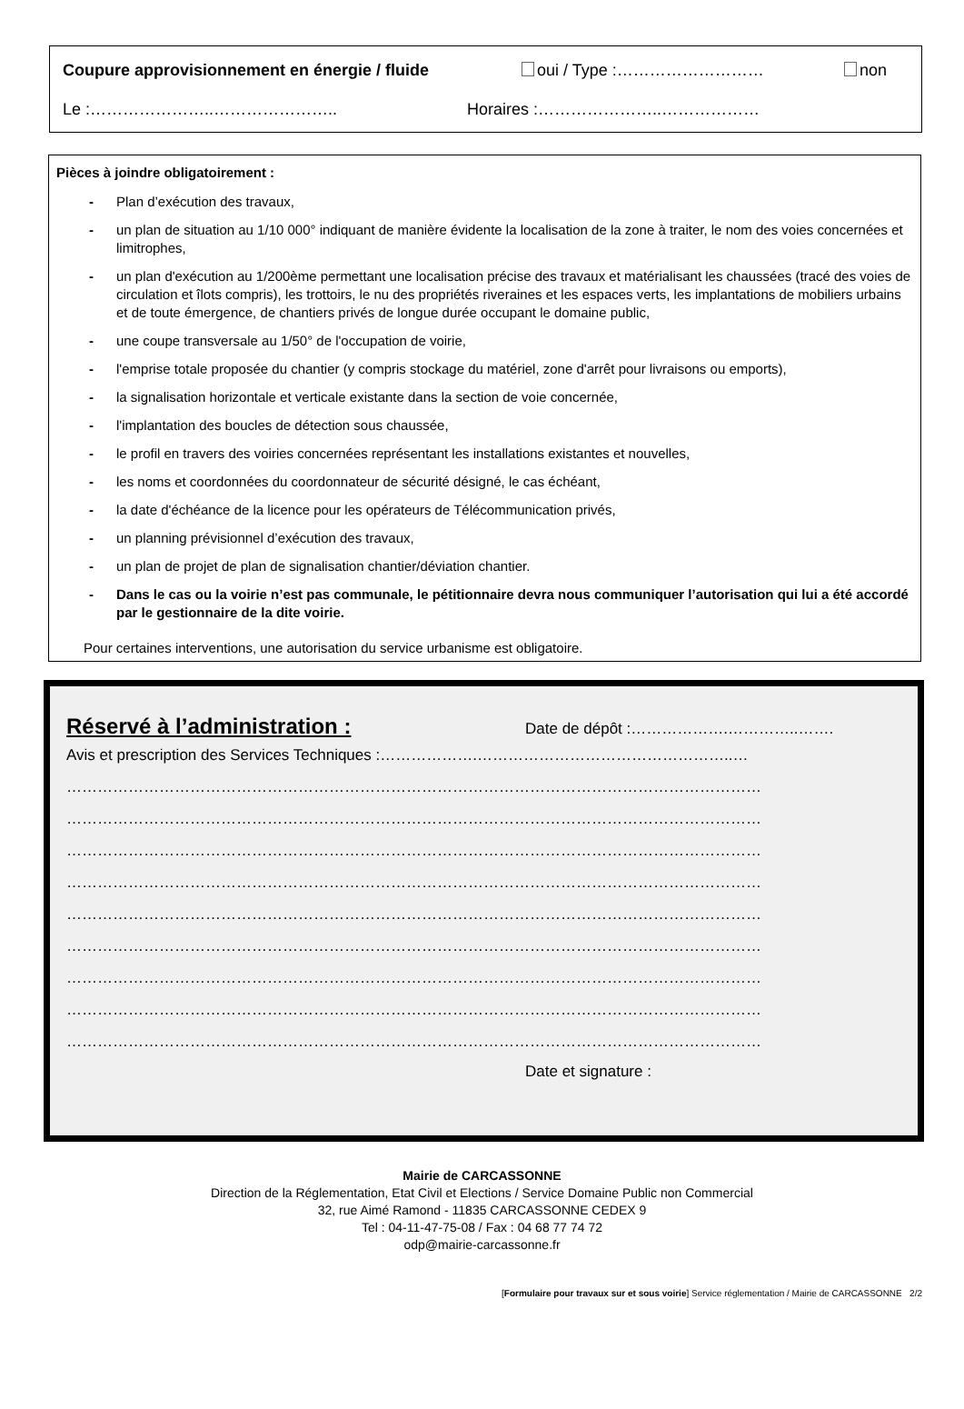Coupure approvisionnement en énergie / fluide oui / Type :……………………… non
Le :…………………..………………….. Horaires :…………………..………………
Pièces à joindre obligatoirement :
- Plan d’exécution des travaux,
- un plan de situation au 1/10 000° indiquant de manière évidente la localisation de la zone à traiter, le nom des voies concernées et limitrophes,
- un plan d'exécution au 1/200ème permettant une localisation précise des travaux et matérialisant les chaussées (tracé des voies de circulation et îlots compris), les trottoirs, le nu des propriétés riveraines et les espaces verts, les implantations de mobiliers urbains et de toute émergence, de chantiers privés de longue durée occupant le domaine public,
- une coupe transversale au 1/50° de l'occupation de voirie,
- l'emprise totale proposée du chantier (y compris stockage du matériel, zone d'arrêt pour livraisons ou emports),
- la signalisation horizontale et verticale existante dans la section de voie concernée,
- l'implantation des boucles de détection sous chaussée,
- le profil en travers des voiries concernées représentant les installations existantes et nouvelles,
- les noms et coordonnées du coordonnateur de sécurité désigné, le cas échéant,
- la date d'échéance de la licence pour les opérateurs de Télécommunication privés,
- un planning prévisionnel d’exécution des travaux,
- un plan de projet de plan de signalisation chantier/déviation chantier.
- Dans le cas ou la voirie n’est pas communale, le pétitionnaire devra nous communiquer l’autorisation qui lui a été accordé par le gestionnaire de la dite voirie.
Pour certaines interventions, une autorisation du service urbanisme est obligatoire.
Réservé à l’administration : Date de dépôt :……………….…………..…….
Avis et prescription des Services Techniques :……………….…………………………………………..…
………………………………………………………………………………………………………………………
………………………………………………………………………………………………………………………
………………………………………………………………………………………………………………………
………………………………………………………………………………………………………………………
………………………………………………………………………………………………………………………
………………………………………………………………………………………………………………………
………………………………………………………………………………………………………………………
………………………………………………………………………………………………………………………
………………………………………………………………………………………………………………………
Date et signature :
Mairie de CARCASSONNE
Direction de la Réglementation, Etat Civil et Elections / Service Domaine Public non Commercial
32, rue Aimé Ramond - 11835 CARCASSONNE CEDEX 9
Tel : 04-11-47-75-08 / Fax : 04 68 77 74 72
odp@mairie-carcassonne.fr
[Formulaire pour travaux sur et sous voirie] Service réglementation / Mairie de CARCASSONNE 2/2